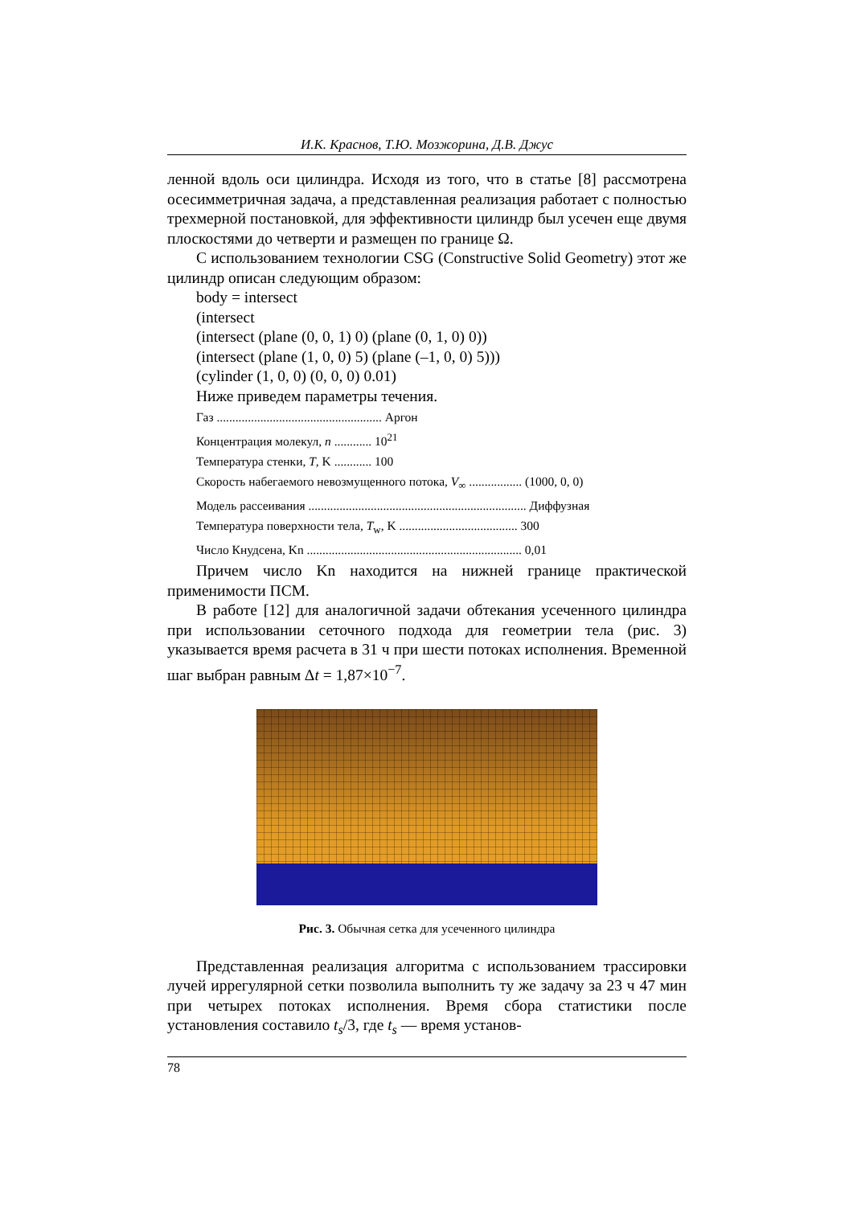И.К. Краснов, Т.Ю. Мозжорина, Д.В. Джус
ленной вдоль оси цилиндра. Исходя из того, что в статье [8] рассмотрена осесимметричная задача, а представленная реализация работает с полностью трехмерной постановкой, для эффективности цилиндр был усечен еще двумя плоскостями до четверти и размещен по границе Ω.
С использованием технологии CSG (Constructive Solid Geometry) этот же цилиндр описан следующим образом:
body = intersect
(intersect
(intersect (plane (0, 0, 1) 0) (plane (0, 1, 0) 0))
(intersect (plane (1, 0, 0) 5) (plane (–1, 0, 0) 5)))
(cylinder (1, 0, 0) (0, 0, 0) 0.01)
Ниже приведем параметры течения.
Газ ..................................................... Аргон
Концентрация молекул, n ............ 10<sup>21</sup>
Температура стенки, T, K ............ 100
Скорость набегаемого невозмущенного потока, V<sub>∞</sub> ................. (1000, 0, 0)
Модель рассеивания ...................................................................... Диффузная
Температура поверхности тела, T<sub>w</sub>, K ...................................... 300
Число Кнудсена, Kn ..................................................................... 0,01
Причем число Kn находится на нижней границе практической применимости ПСМ.
В работе [12] для аналогичной задачи обтекания усеченного цилиндра при использовании сеточного подхода для геометрии тела (рис. 3) указывается время расчета в 31 ч при шести потоках исполнения. Временной шаг выбран равным Δt = 1,87×10<sup>−7</sup>.
Рис. 3. Обычная сетка для усеченного цилиндра
Представленная реализация алгоритма с использованием трассировки лучей иррегулярной сетки позволила выполнить ту же задачу за 23 ч 47 мин при четырех потоках исполнения. Время сбора статистики после установления составило t<sub>s</sub>/3, где t<sub>s</sub> — время установ-
78